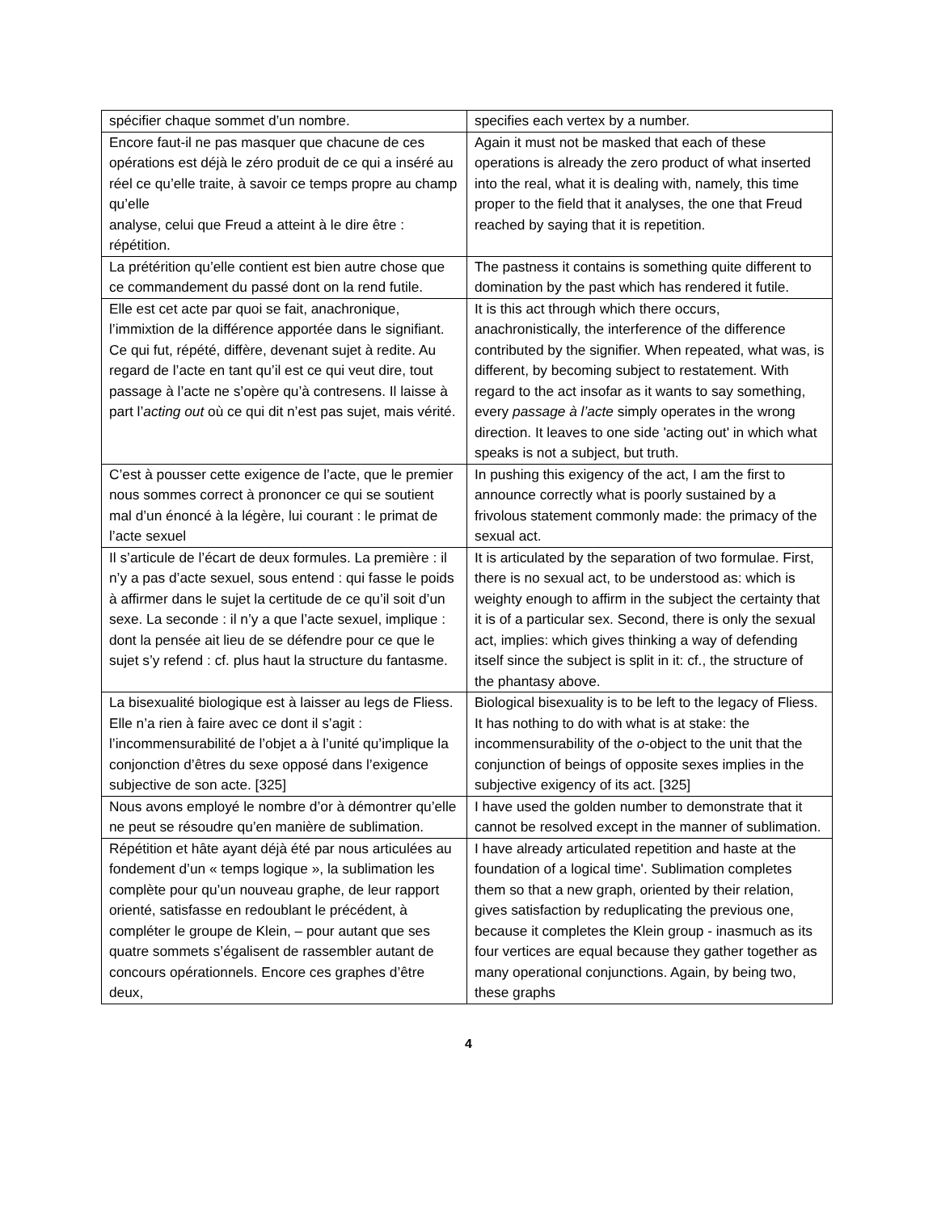| spécifier chaque sommet d’un nombre. | specifies each vertex by a number. |
| Encore faut-il ne pas masquer que chacune de ces opérations est déjà le zéro produit de ce qui a inséré au réel ce qu’elle traite, à savoir ce temps propre au champ qu’elle analyse, celui que Freud a atteint à le dire être : répétition. | Again it must not be masked that each of these operations is already the zero product of what inserted into the real, what it is dealing with, namely, this time proper to the field that it analyses, the one that Freud reached by saying that it is repetition. |
| La prétérition qu’elle contient est bien autre chose que ce commandement du passé dont on la rend futile. | The pastness it contains is something quite different to domination by the past which has rendered it futile. |
| Elle est cet acte par quoi se fait, anachronique, l’immixtion de la différence apportée dans le signifiant. Ce qui fut, répété, diffère, devenant sujet à redite. Au regard de l’acte en tant qu’il est ce qui veut dire, tout passage à l’acte ne s’opère qu’à contresens. Il laisse à part l’ acting out où ce qui dit n’est pas sujet, mais vérité. | It is this act through which there occurs, anachronistically, the interference of the difference contributed by the signifier. When repeated, what was, is different, by becoming subject to restatement. With regard to the act insofar as it wants to say something, every passage à l’acte simply operates in the wrong direction. It leaves to one side 'acting out' in which what speaks is not a subject, but truth. |
| C’est à pousser cette exigence de l’acte, que le premier nous sommes correct à prononcer ce qui se soutient mal d’un énoncé à la légère, lui courant : le primat de l’acte sexuel | In pushing this exigency of the act, I am the first to announce correctly what is poorly sustained by a frivolous statement commonly made: the primacy of the sexual act. |
| Il s’articule de l’écart de deux formules. La première : il n’y a pas d’acte sexuel, sous entend : qui fasse le poids à affirmer dans le sujet la certitude de ce qu’il soit d’un sexe. La seconde : il n’y a que l’acte sexuel, implique : dont la pensée ait lieu de se défendre pour ce que le sujet s’y refend : cf. plus haut la structure du fantasme. | It is articulated by the separation of two formulae. First, there is no sexual act, to be understood as: which is weighty enough to affirm in the subject the certainty that it is of a particular sex. Second, there is only the sexual act, implies: which gives thinking a way of defending itself since the subject is split in it: cf., the structure of the phantasy above. |
| La bisexualité biologique est à laisser au legs de Fliess. Elle n’a rien à faire avec ce dont il s’agit : l’incommensurabilité de l’objet a à l’unité qu’implique la conjonction d’êtres du sexe opposé dans l’exigence subjective de son acte. [325] | Biological bisexuality is to be left to the legacy of Fliess. It has nothing to do with what is at stake: the incommensurability of the o -object to the unit that the conjunction of beings of opposite sexes implies in the subjective exigency of its act. [325] |
| Nous avons employé le nombre d’or à démontrer qu’elle ne peut se résoudre qu’en manière de sublimation. | I have used the golden number to demonstrate that it cannot be resolved except in the manner of sublimation. |
| Répétition et hâte ayant déjà été par nous articulées au fondement d’un « temps logique », la sublimation les complète pour qu’un nouveau graphe, de leur rapport orienté, satisfasse en redoublant le précédent, à compléter le groupe de Klein, – pour autant que ses quatre sommets s’égalisent de rassembler autant de concours opérationnels. Encore ces graphes d’être deux, | I have already articulated repetition and haste at the foundation of a logical time'. Sublimation completes them so that a new graph, oriented by their relation, gives satisfaction by reduplicating the previous one, because it completes the Klein group - inasmuch as its four vertices are equal because they gather together as many operational conjunctions. Again, by being two, these graphs |
4